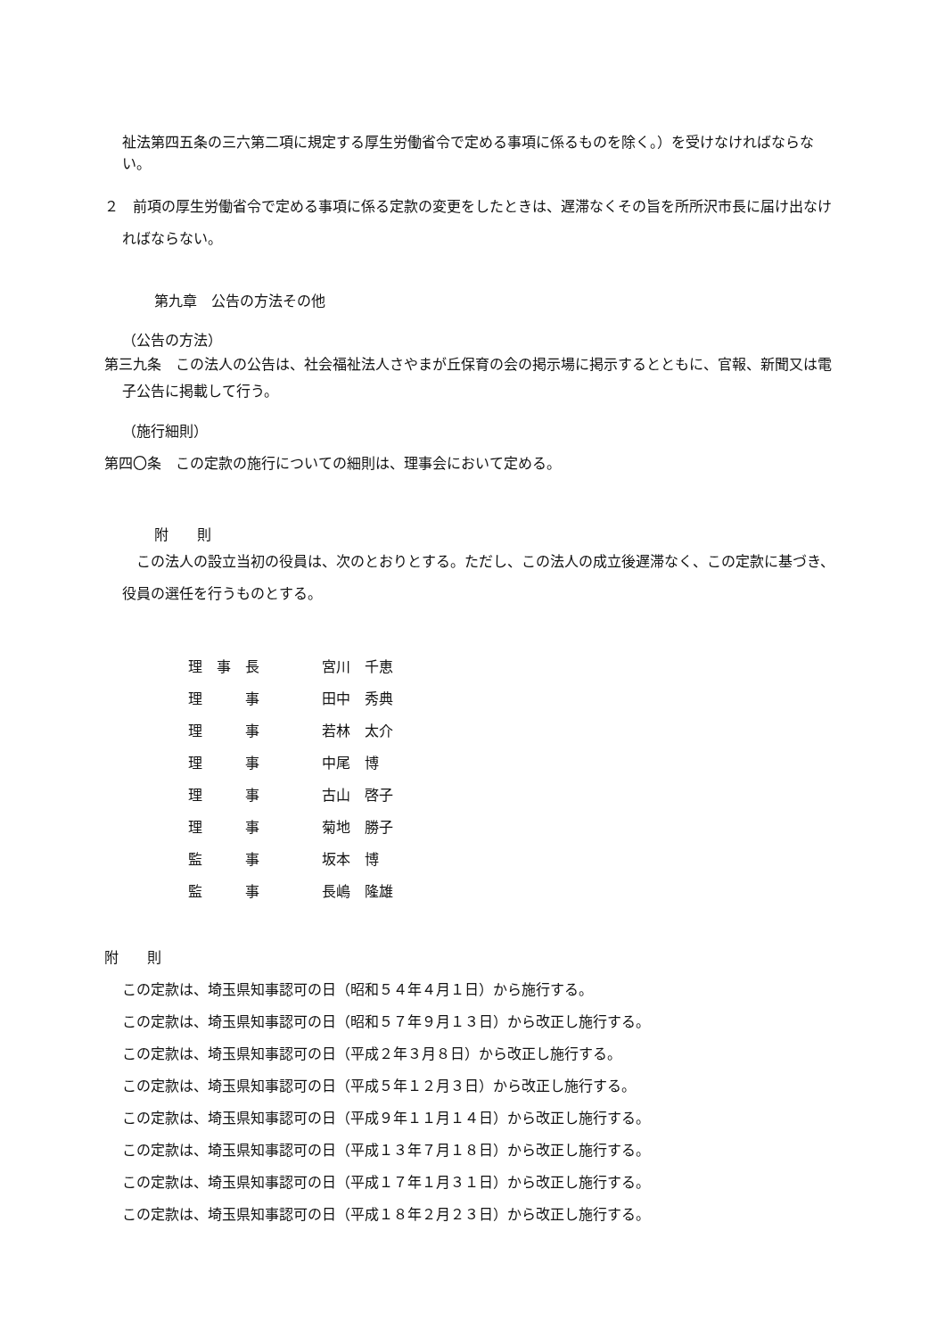祉法第四五条の三六第二項に規定する厚生労働省令で定める事項に係るものを除く。）を受けなければならない。
２　前項の厚生労働省令で定める事項に係る定款の変更をしたときは、遅滞なくその旨を所所沢市長に届け出なければならない。
第九章　公告の方法その他
（公告の方法）
第三九条　この法人の公告は、社会福祉法人さやまが丘保育の会の掲示場に掲示するとともに、官報、新聞又は電子公告に掲載して行う。
（施行細則）
第四〇条　この定款の施行についての細則は、理事会において定める。
附　　則
　この法人の設立当初の役員は、次のとおりとする。ただし、この法人の成立後遅滞なく、この定款に基づき、役員の選任を行うものとする。
| 理 事 長 | 宮川 千恵 |
| 理 事 | 田中 秀典 |
| 理 事 | 若林 太介 |
| 理 事 | 中尾 博 |
| 理 事 | 古山 啓子 |
| 理 事 | 菊地 勝子 |
| 監 事 | 坂本 博 |
| 監 事 | 長嶋 隆雄 |
附　　則
この定款は、埼玉県知事認可の日（昭和５４年４月１日）から施行する。
この定款は、埼玉県知事認可の日（昭和５７年９月１３日）から改正し施行する。
この定款は、埼玉県知事認可の日（平成２年３月８日）から改正し施行する。
この定款は、埼玉県知事認可の日（平成５年１２月３日）から改正し施行する。
この定款は、埼玉県知事認可の日（平成９年１１月１４日）から改正し施行する。
この定款は、埼玉県知事認可の日（平成１３年７月１８日）から改正し施行する。
この定款は、埼玉県知事認可の日（平成１７年１月３１日）から改正し施行する。
この定款は、埼玉県知事認可の日（平成１８年２月２３日）から改正し施行する。